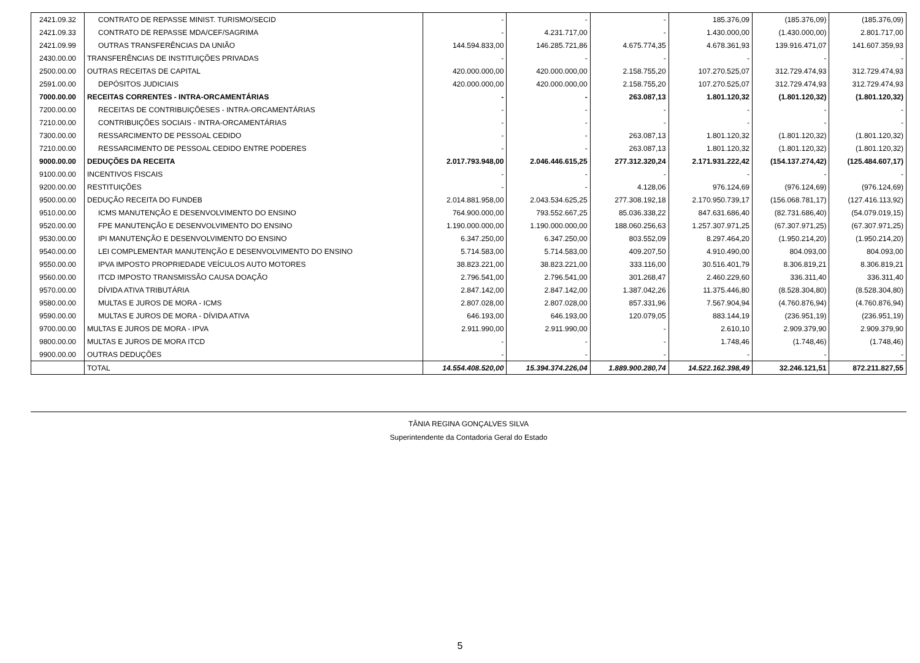| 2421.09.32 | CONTRATO DE REPASSE MINIST. TURISMO/SECID | - | - | - | 185.376,09 | (185.376,09) | (185.376,09) |
| 2421.09.33 | CONTRATO DE REPASSE MDA/CEF/SAGRIMA | - | 4.231.717,00 | - | 1.430.000,00 | (1.430.000,00) | 2.801.717,00 |
| 2421.09.99 | OUTRAS TRANSFERÊNCIAS DA UNIÃO | 144.594.833,00 | 146.285.721,86 | 4.675.774,35 | 4.678.361,93 | 139.916.471,07 | 141.607.359,93 |
| 2430.00.00 | TRANSFERÊNCIAS DE INSTITUIÇÕES PRIVADAS | - | - | - | - | - | - |
| 2500.00.00 | OUTRAS RECEITAS DE CAPITAL | 420.000.000,00 | 420.000.000,00 | 2.158.755,20 | 107.270.525,07 | 312.729.474,93 | 312.729.474,93 |
| 2591.00.00 | DEPÓSITOS JUDICIAIS | 420.000.000,00 | 420.000.000,00 | 2.158.755,20 | 107.270.525,07 | 312.729.474,93 | 312.729.474,93 |
| 7000.00.00 | RECEITAS CORRENTES - INTRA-ORCAMENTÁRIAS | - | - | 263.087,13 | 1.801.120,32 | (1.801.120,32) | (1.801.120,32) |
| 7200.00.00 | RECEITAS DE CONTRIBUIÇÕESES - INTRA-ORCAMENTÁRIAS | - | - | - | - | - | - |
| 7210.00.00 | CONTRIBUIÇÕES SOCIAIS - INTRA-ORCAMENTÁRIAS | - | - | - | - | - | - |
| 7300.00.00 | RESSARCIMENTO DE PESSOAL CEDIDO | - | - | 263.087,13 | 1.801.120,32 | (1.801.120,32) | (1.801.120,32) |
| 7210.00.00 | RESSARCIMENTO DE PESSOAL CEDIDO ENTRE PODERES | - | - | 263.087,13 | 1.801.120,32 | (1.801.120,32) | (1.801.120,32) |
| 9000.00.00 | DEDUÇÕES DA RECEITA | 2.017.793.948,00 | 2.046.446.615,25 | 277.312.320,24 | 2.171.931.222,42 | (154.137.274,42) | (125.484.607,17) |
| 9100.00.00 | INCENTIVOS FISCAIS | - | - | - | - | - | - |
| 9200.00.00 | RESTITUIÇÕES | - | - | 4.128,06 | 976.124,69 | (976.124,69) | (976.124,69) |
| 9500.00.00 | DEDUÇÃO RECEITA DO FUNDEB | 2.014.881.958,00 | 2.043.534.625,25 | 277.308.192,18 | 2.170.950.739,17 | (156.068.781,17) | (127.416.113,92) |
| 9510.00.00 | ICMS MANUTENÇÃO E DESENVOLVIMENTO DO ENSINO | 764.900.000,00 | 793.552.667,25 | 85.036.338,22 | 847.631.686,40 | (82.731.686,40) | (54.079.019,15) |
| 9520.00.00 | FPE MANUTENÇÃO E DESENVOLVIMENTO DO ENSINO | 1.190.000.000,00 | 1.190.000.000,00 | 188.060.256,63 | 1.257.307.971,25 | (67.307.971,25) | (67.307.971,25) |
| 9530.00.00 | IPI MANUTENÇÃO E DESENVOLVIMENTO DO ENSINO | 6.347.250,00 | 6.347.250,00 | 803.552,09 | 8.297.464,20 | (1.950.214,20) | (1.950.214,20) |
| 9540.00.00 | LEI COMPLEMENTAR MANUTENÇÃO E DESENVOLVIMENTO DO ENSINO | 5.714.583,00 | 5.714.583,00 | 409.207,50 | 4.910.490,00 | 804.093,00 | 804.093,00 |
| 9550.00.00 | IPVA IMPOSTO PROPRIEDADE VEÍCULOS AUTO MOTORES | 38.823.221,00 | 38.823.221,00 | 333.116,00 | 30.516.401,79 | 8.306.819,21 | 8.306.819,21 |
| 9560.00.00 | ITCD IMPOSTO TRANSMISSÃO CAUSA DOAÇÃO | 2.796.541,00 | 2.796.541,00 | 301.268,47 | 2.460.229,60 | 336.311,40 | 336.311,40 |
| 9570.00.00 | DÍVIDA ATIVA TRIBUTÁRIA | 2.847.142,00 | 2.847.142,00 | 1.387.042,26 | 11.375.446,80 | (8.528.304,80) | (8.528.304,80) |
| 9580.00.00 | MULTAS E JUROS DE MORA - ICMS | 2.807.028,00 | 2.807.028,00 | 857.331,96 | 7.567.904,94 | (4.760.876,94) | (4.760.876,94) |
| 9590.00.00 | MULTAS E JUROS DE MORA - DÍVIDA ATIVA | 646.193,00 | 646.193,00 | 120.079,05 | 883.144,19 | (236.951,19) | (236.951,19) |
| 9700.00.00 | MULTAS E JUROS DE MORA - IPVA | 2.911.990,00 | 2.911.990,00 | - | 2.610,10 | 2.909.379,90 | 2.909.379,90 |
| 9800.00.00 | MULTAS E JUROS DE MORA ITCD | - | - | - | 1.748,46 | (1.748,46) | (1.748,46) |
| 9900.00.00 | OUTRAS DEDUÇÕES | - | - | - | - | - | - |
| | TOTAL | 14.554.408.520,00 | 15.394.374.226,04 | 1.889.900.280,74 | 14.522.162.398,49 | 32.246.121,51 | 872.211.827,55 |
TÂNIA REGINA GONÇALVES SILVA
Superintendente da Contadoria Geral do Estado
5